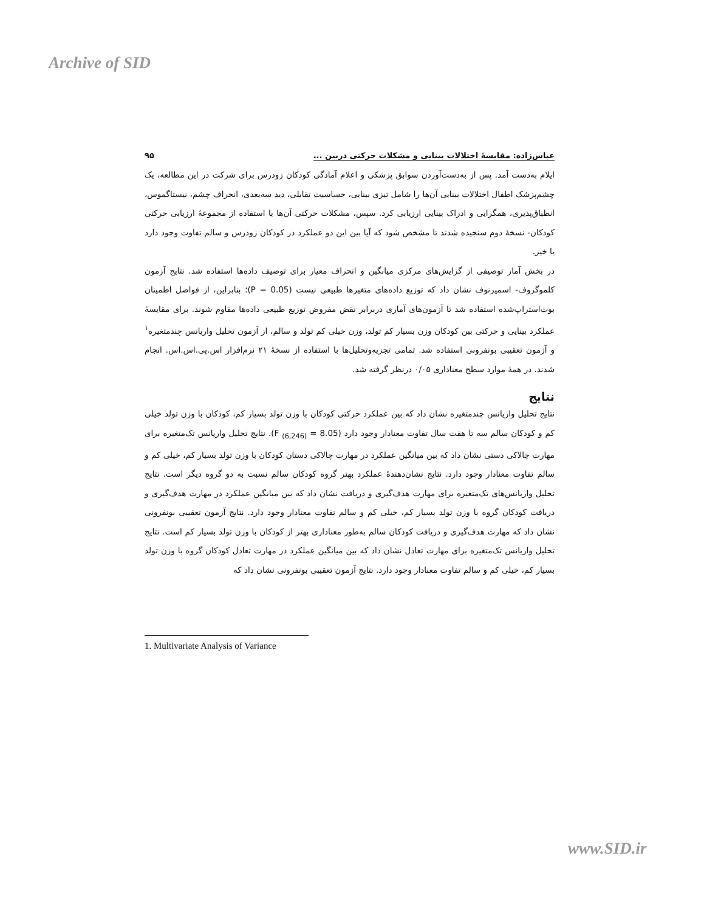Archive of SID
عباس‌زاده: مقایسهٔ اختلالات بینایی و مشکلات حرکتی دربین ... ۹۵
ایلام به‌دست آمد. پس از به‌دست‌آوردن سوابق پزشکی و اعلام آمادگی کودکان زودرس برای شرکت در این مطالعه، یک چشم‌پزشک اطفال اختلالات بینایی آن‌ها را شامل تیزی بینایی، حساسیت تقابلی، دید سه‌بعدی، انحراف چشم، نیستاگموس، انطباق‌پذیری، همگرایی و ادراک بینایی ارزیابی کرد. سپس، مشکلات حرکتی آن‌ها با استفاده از مجموعهٔ ارزیابی حرکتی کودکان- نسخهٔ دوم سنجیده شدند تا مشخص شود که آیا بین این دو عملکرد در کودکان زودرس و سالم تفاوت وجود دارد یا خیر.
در بخش آمار توصیفی از گرایش‌های مرکزی میانگین و انحراف معیار برای توصیف داده‌ها استفاده شد. نتایج آزمون کلموگروف- اسمیرنوف نشان داد که توزیع داده‌های متغیرها طبیعی نیست (P = 0.05)؛ بنابراین، از فواصل اطمینان بوت‌استراپ‌شده استفاده شد تا آزمون‌های آماری دربرابر نقض مفروض توزیع طبیعی داده‌ها مقاوم شوند. برای مقایسهٔ عملکرد بینایی و حرکتی بین کودکان وزن بسیار کم تولد، وزن خیلی کم تولد و سالم، از آزمون تحلیل واریانس چندمتغیره<sup>۱</sup> و آزمون تعقیبی بونفرونی استفاده شد. تمامی تجزیه‌وتحلیل‌ها با استفاده از نسخهٔ ۲۱ نرم‌افزار اس.پی.اس.اس. انجام شدند. در همهٔ موارد سطح معناداری ۰/۰۵ درنظر گرفته شد.
نتایج
نتایج تحلیل واریانس چندمتغیره نشان داد که بین عملکرد حرکتی کودکان با وزن تولد بسیار کم، کودکان با وزن تولد خیلی کم و کودکان سالم سه تا هفت سال تفاوت معنادار وجود دارد (F <sub>(6,246)</sub> = 8.05). نتایج تحلیل واریانس تک‌متغیره برای مهارت چالاکی دستی نشان داد که بین میانگین عملکرد در مهارت چالاکی دستان کودکان با وزن تولد بسیار کم، خیلی کم و سالم تفاوت معنادار وجود دارد. نتایج نشان‌دهندهٔ عملکرد بهتر گروه کودکان سالم نسبت به دو گروه دیگر است. نتایج تحلیل واریانس‌های تک‌متغیره برای مهارت هدف‌گیری و دریافت نشان داد که بین میانگین عملکرد در مهارت هدف‌گیری و دریافت کودکان گروه با وزن تولد بسیار کم، خیلی کم و سالم تفاوت معنادار وجود دارد. نتایج آزمون تعقیبی بونفرونی نشان داد که مهارت هدف‌گیری و دریافت کودکان سالم به‌طور معناداری بهتر از کودکان با وزن تولد بسیار کم است. نتایج تحلیل واریانس تک‌متغیره برای مهارت تعادل نشان داد که بین میانگین عملکرد در مهارت تعادل کودکان گروه با وزن تولد بسیار کم، خیلی کم و سالم تفاوت معنادار وجود دارد. نتایج آزمون تعقیبی بونفرونی نشان داد که
1. Multivariate Analysis of Variance
www.SID.ir